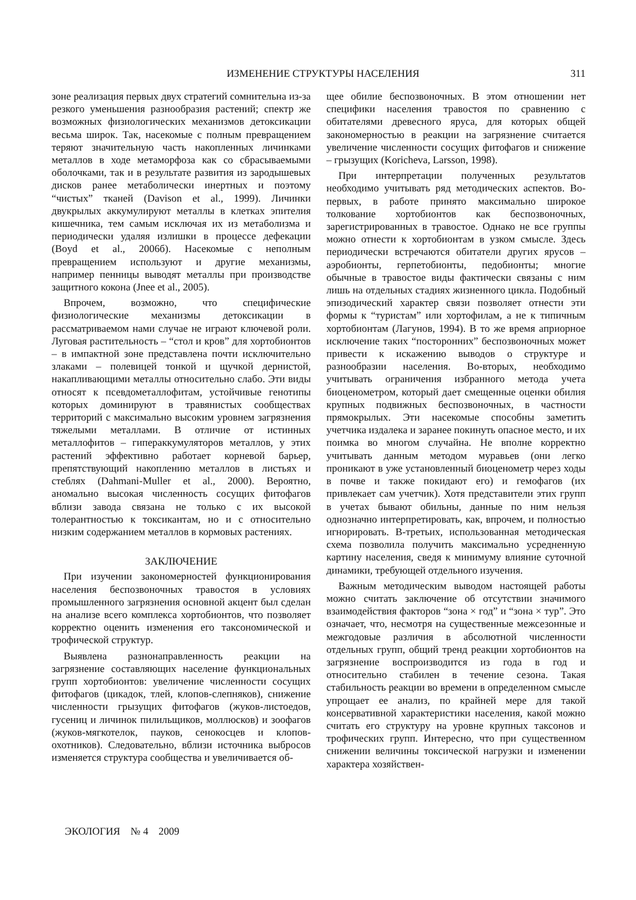ИЗМЕНЕНИЕ СТРУКТУРЫ НАСЕЛЕНИЯ 311
зоне реализация первых двух стратегий сомнительна из-за резкого уменьшения разнообразия растений; спектр же возможных физиологических механизмов детоксикации весьма широк. Так, насекомые с полным превращением теряют значительную часть накопленных личинками металлов в ходе метаморфоза как со сбрасываемыми оболочками, так и в результате развития из зародышевых дисков ранее метаболически инертных и поэтому “чистых” тканей (Davison et al., 1999). Личинки двукрылых аккумулируют металлы в клетках эпителия кишечника, тем самым исключая их из метаболизма и периодически удаляя излишки в процессе дефекации (Boyd et al., 2006б). Насекомые с неполным превращением используют и другие механизмы, например пенницы выводят металлы при производстве защитного кокона (Jnee et al., 2005).
Впрочем, возможно, что специфические физиологические механизмы детоксикации в рассматриваемом нами случае не играют ключевой роли. Луговая растительность – “стол и кров” для хортобионтов – в импактной зоне представлена почти исключительно злаками – полевицей тонкой и щучкой дернистой, накапливающими металлы относительно слабо. Эти виды относят к псевдометаллофитам, устойчивые генотипы которых доминируют в травянистых сообществах территорий с максимально высоким уровнем загрязнения тяжелыми металлами. В отличие от истинных металлофитов – гипераккумуляторов металлов, у этих растений эффективно работает корневой барьер, препятствующий накоплению металлов в листьях и стеблях (Dahmani-Muller et al., 2000). Вероятно, аномально высокая численность сосущих фитофагов вблизи завода связана не только с их высокой толерантностью к токсикантам, но и с относительно низким содержанием металлов в кормовых растениях.
ЗАКЛЮЧЕНИЕ
При изучении закономерностей функционирования населения беспозвоночных травостоя в условиях промышленного загрязнения основной акцент был сделан на анализе всего комплекса хортобионтов, что позволяет корректно оценить изменения его таксономической и трофической структур.
Выявлена разнонаправленность реакции на загрязнение составляющих население функциональных групп хортобионтов: увеличение численности сосущих фитофагов (цикадок, тлей, клопов-слепняков), снижение численности грызущих фитофагов (жуков-листоедов, гусениц и личинок пилильщиков, моллюсков) и зоофагов (жуков-мягкотелок, пауков, сенокосцев и клопов-охотников). Следовательно, вблизи источника выбросов изменяется структура сообщества и увеличивается об-
щее обилие беспозвоночных. В этом отношении нет специфики населения травостоя по сравнению с обитателями древесного яруса, для которых общей закономерностью в реакции на загрязнение считается увеличение численности сосущих фитофагов и снижение – грызущих (Koricheva, Larsson, 1998).
При интерпретации полученных результатов необходимо учитывать ряд методических аспектов. Во-первых, в работе принято максимально широкое толкование хортобионтов как беспозвоночных, зарегистрированных в травостое. Однако не все группы можно отнести к хортобионтам в узком смысле. Здесь периодически встречаются обитатели других ярусов – аэробионты, герпетобионты, педобионты; многие обычные в травостое виды фактически связаны с ним лишь на отдельных стадиях жизненного цикла. Подобный эпизодический характер связи позволяет отнести эти формы к “туристам” или хортофилам, а не к типичным хортобионтам (Лагунов, 1994). В то же время априорное исключение таких “посторонних” беспозвоночных может привести к искажению выводов о структуре и разнообразии населения. Во-вторых, необходимо учитывать ограничения избранного метода учета биоценометром, который дает смещенные оценки обилия крупных подвижных беспозвоночных, в частности прямокрылых. Эти насекомые способны заметить учетчика издалека и заранее покинуть опасное место, и их поимка во многом случайна. Не вполне корректно учитывать данным методом муравьев (они легко проникают в уже установленный биоценометр через ходы в почве и также покидают его) и гемофагов (их привлекает сам учетчик). Хотя представители этих групп в учетах бывают обильны, данные по ним нельзя однозначно интерпретировать, как, впрочем, и полностью игнорировать. В-третьих, использованная методическая схема позволила получить максимально усредненную картину населения, сведя к минимуму влияние суточной динамики, требующей отдельного изучения.
Важным методическим выводом настоящей работы можно считать заключение об отсутствии значимого взаимодействия факторов “зона × год” и “зона × тур”. Это означает, что, несмотря на существенные межсезонные и межгодовые различия в абсолютной численности отдельных групп, общий тренд реакции хортобионтов на загрязнение воспроизводится из года в год и относительно стабилен в течение сезона. Такая стабильность реакции во времени в определенном смысле упрощает ее анализ, по крайней мере для такой консервативной характеристики населения, какой можно считать его структуру на уровне крупных таксонов и трофических групп. Интересно, что при существенном снижении величины токсической нагрузки и изменении характера хозяйствен-
ЭКОЛОГИЯ № 4 2009